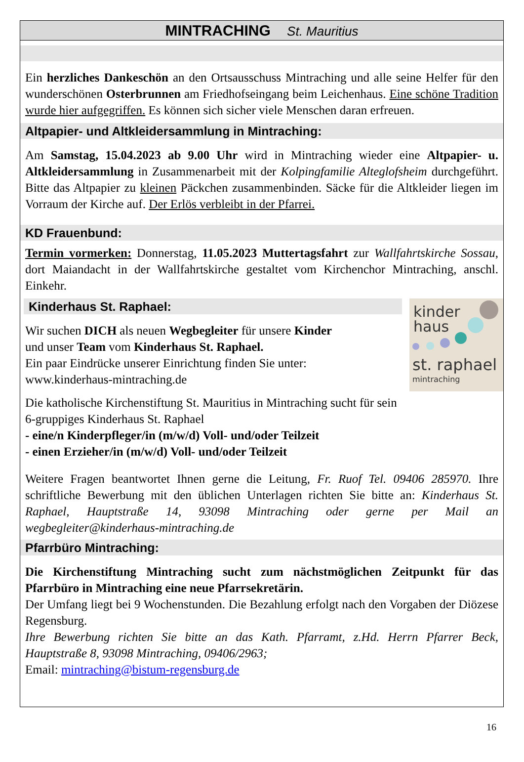MINTRACHING St. Mauritius
Ein herzliches Dankeschön an den Ortsausschuss Mintraching und alle seine Helfer für den wunderschönen Osterbrunnen am Friedhofseingang beim Leichenhaus. Eine schöne Tradition wurde hier aufgegriffen. Es können sich sicher viele Menschen daran erfreuen.
Altpapier- und Altkleidersammlung in Mintraching:
Am Samstag, 15.04.2023 ab 9.00 Uhr wird in Mintraching wieder eine Altpapier- u. Altkleidersammlung in Zusammenarbeit mit der Kolpingfamilie Alteglofsheim durchgeführt. Bitte das Altpapier zu kleinen Päckchen zusammenbinden. Säcke für die Altkleider liegen im Vorraum der Kirche auf. Der Erlös verbleibt in der Pfarrei.
KD Frauenbund:
Termin vormerken: Donnerstag, 11.05.2023 Muttertagsfahrt zur Wallfahrtskirche Sossau, dort Maiandacht in der Wallfahrtskirche gestaltet vom Kirchenchor Mintraching, anschl. Einkehr.
kinder
haus
st. raphael
mintraching
Kinderhaus St. Raphael:
Wir suchen DICH als neuen Wegbegleiter für unsere Kinder
und unser Team vom Kinderhaus St. Raphael.
Ein paar Eindrücke unserer Einrichtung finden Sie unter:
www.kinderhaus-mintraching.de
Die katholische Kirchenstiftung St. Mauritius in Mintraching sucht für sein
6-gruppiges Kinderhaus St. Raphael
- eine/n Kinderpfleger/in (m/w/d) Voll- und/oder Teilzeit
- einen Erzieher/in (m/w/d) Voll- und/oder Teilzeit
Weitere Fragen beantwortet Ihnen gerne die Leitung, Fr. Ruof Tel. 09406 285970. Ihre schriftliche Bewerbung mit den üblichen Unterlagen richten Sie bitte an: Kinderhaus St. Raphael, Hauptstraße 14, 93098 Mintraching oder gerne per Mail an wegbegleiter@kinderhaus-mintraching.de
Pfarrbüro Mintraching:
Die Kirchenstiftung Mintraching sucht zum nächstmöglichen Zeitpunkt für das Pfarrbüro in Mintraching eine neue Pfarrsekretärin.
Der Umfang liegt bei 9 Wochenstunden. Die Bezahlung erfolgt nach den Vorgaben der Diözese Regensburg.
Ihre Bewerbung richten Sie bitte an das Kath. Pfarramt, z.Hd. Herrn Pfarrer Beck, Hauptstraße 8, 93098 Mintraching, 09406/2963;
Email: mintraching@bistum-regensburg.de
16